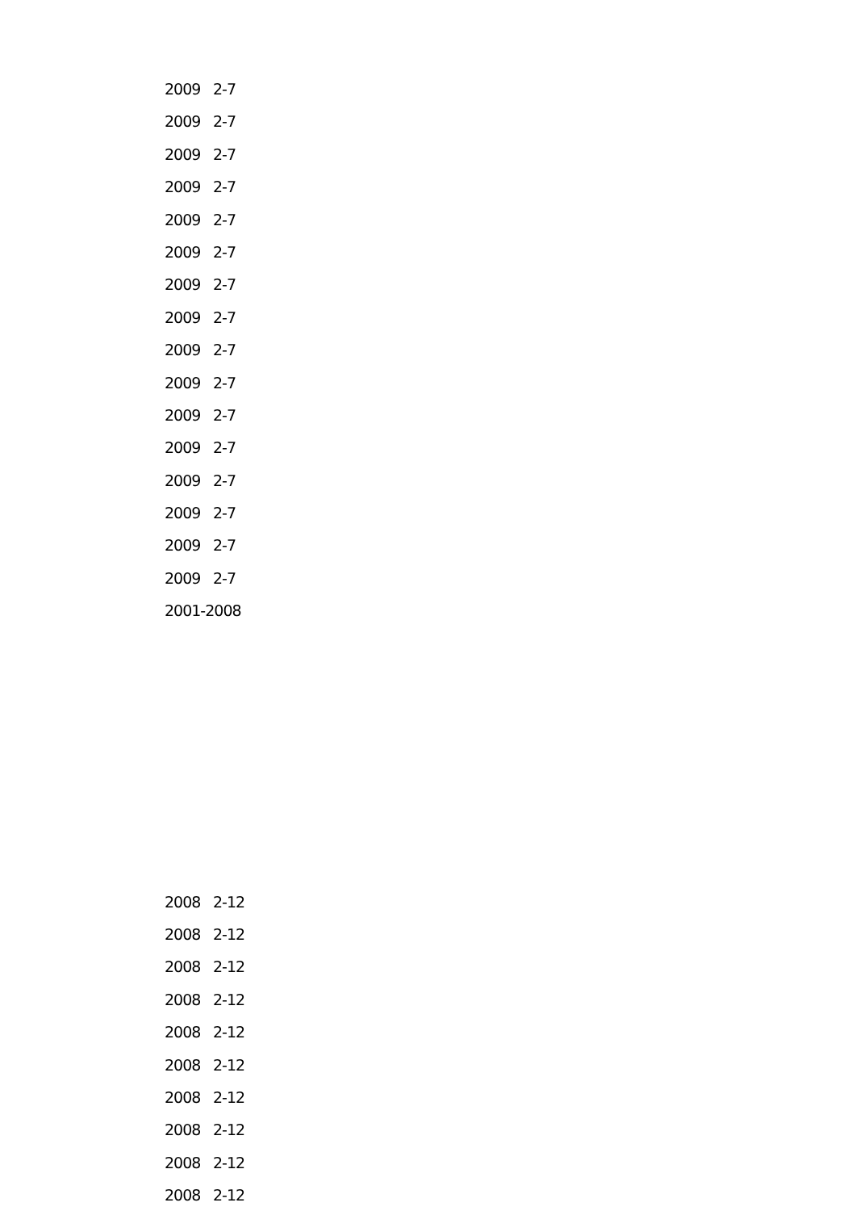2009 2-7
2009 2-7
2009 2-7
2009 2-7
2009 2-7
2009 2-7
2009 2-7
2009 2-7
2009 2-7
2009 2-7
2009 2-7
2009 2-7
2009 2-7
2009 2-7
2009 2-7
2009 2-7
2001-2008
2008 2-12
2008 2-12
2008 2-12
2008 2-12
2008 2-12
2008 2-12
2008 2-12
2008 2-12
2008 2-12
2008 2-12